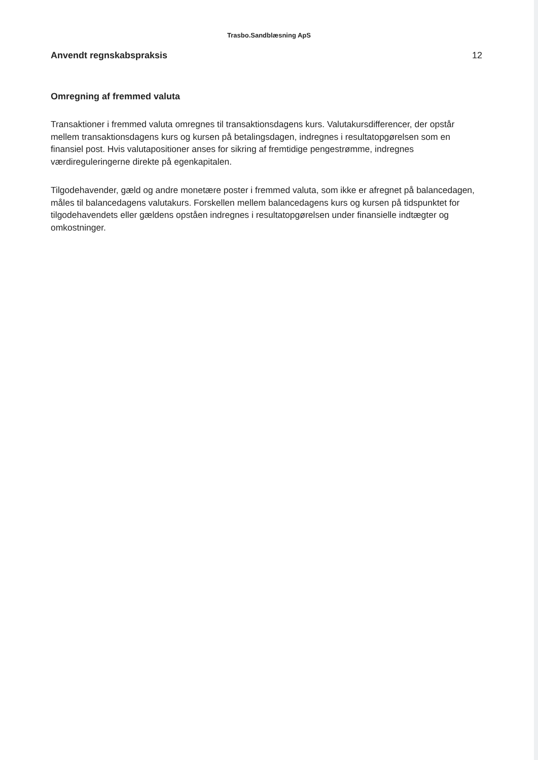Trasbo.Sandblæsning ApS
Anvendt regnskabspraksis 12
Omregning af fremmed valuta
Transaktioner i fremmed valuta omregnes til transaktionsdagens kurs. Valutakursdifferencer, der opstår mellem transaktionsdagens kurs og kursen på betalingsdagen, indregnes i resultatopgørelsen som en finansiel post. Hvis valutapositioner anses for sikring af fremtidige pengestrømme, indregnes værdireguleringerne direkte på egenkapitalen.
Tilgodehavender, gæld og andre monetære poster i fremmed valuta, som ikke er afregnet på balancedagen, måles til balancedagens valutakurs. Forskellen mellem balancedagens kurs og kursen på tidspunktet for tilgodehavendets eller gældens opståen indregnes i resultatopgørelsen under finansielle indtægter og omkostninger.